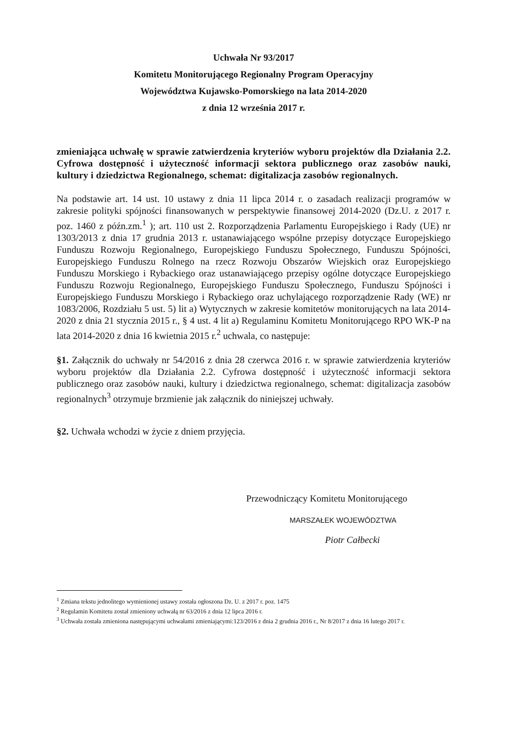Uchwała Nr 93/2017
Komitetu Monitorującego Regionalny Program Operacyjny
Województwa Kujawsko-Pomorskiego na lata 2014-2020
z dnia 12 września 2017 r.
zmieniająca uchwałę w sprawie zatwierdzenia kryteriów wyboru projektów dla Działania 2.2. Cyfrowa dostępność i użyteczność informacji sektora publicznego oraz zasobów nauki, kultury i dziedzictwa Regionalnego, schemat: digitalizacja zasobów regionalnych.
Na podstawie art. 14 ust. 10 ustawy z dnia 11 lipca 2014 r. o zasadach realizacji programów w zakresie polityki spójności finansowanych w perspektywie finansowej 2014-2020 (Dz.U. z 2017 r. poz. 1460 z późn.zm.<sup>1</sup> ); art. 110 ust 2. Rozporządzenia Parlamentu Europejskiego i Rady (UE) nr 1303/2013 z dnia 17 grudnia 2013 r. ustanawiającego wspólne przepisy dotyczące Europejskiego Funduszu Rozwoju Regionalnego, Europejskiego Funduszu Społecznego, Funduszu Spójności, Europejskiego Funduszu Rolnego na rzecz Rozwoju Obszarów Wiejskich oraz Europejskiego Funduszu Morskiego i Rybackiego oraz ustanawiającego przepisy ogólne dotyczące Europejskiego Funduszu Rozwoju Regionalnego, Europejskiego Funduszu Społecznego, Funduszu Spójności i Europejskiego Funduszu Morskiego i Rybackiego oraz uchylającego rozporządzenie Rady (WE) nr 1083/2006, Rozdziału 5 ust. 5) lit a) Wytycznych w zakresie komitetów monitorujących na lata 2014-2020 z dnia 21 stycznia 2015 r., § 4 ust. 4 lit a) Regulaminu Komitetu Monitorującego RPO WK-P na lata 2014-2020 z dnia 16 kwietnia 2015 r.<sup>2</sup> uchwala, co następuje:
§1. Załącznik do uchwały nr 54/2016 z dnia 28 czerwca 2016 r. w sprawie zatwierdzenia kryteriów wyboru projektów dla Działania 2.2. Cyfrowa dostępność i użyteczność informacji sektora publicznego oraz zasobów nauki, kultury i dziedzictwa regionalnego, schemat: digitalizacja zasobów regionalnych<sup>3</sup> otrzymuje brzmienie jak załącznik do niniejszej uchwały.
§2. Uchwała wchodzi w życie z dniem przyjęcia.
Przewodniczący Komitetu Monitorującego
MARSZAŁEK WOJEWÓDZTWA
Piotr Całbecki
<sup>1</sup> Zmiana tekstu jednolitego wymienionej ustawy została ogłoszona Dz. U. z 2017 r. poz. 1475
<sup>2</sup> Regulamin Komitetu został zmieniony uchwałą nr 63/2016 z dnia 12 lipca 2016 r.
<sup>3</sup> Uchwała została zmieniona następującymi uchwałami zmieniającymi:123/2016 z dnia 2 grudnia 2016 r., Nr 8/2017 z dnia 16 lutego 2017 r.